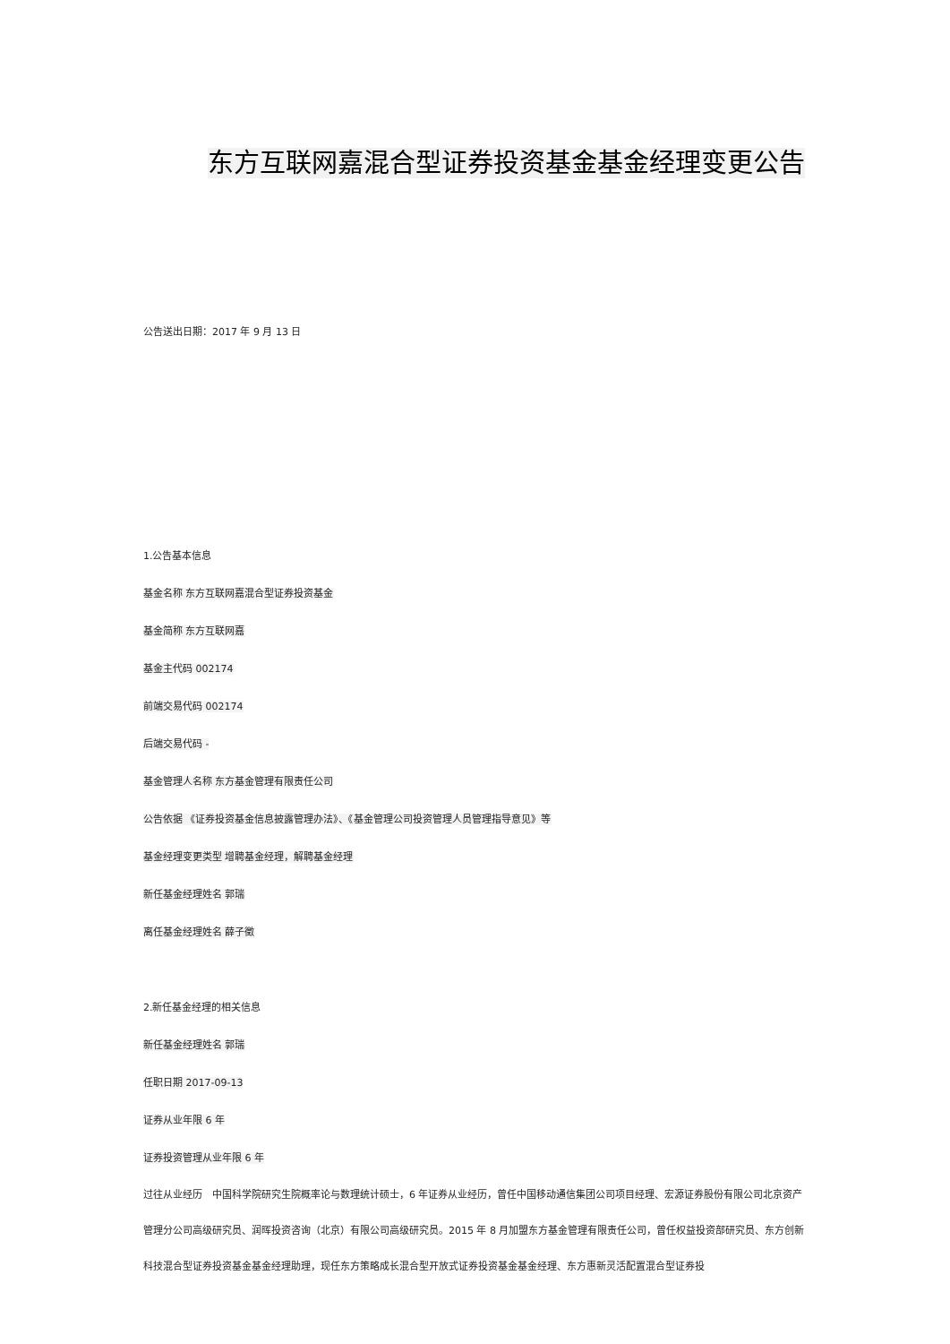东方互联网嘉混合型证券投资基金基金经理变更公告
公告送出日期：2017 年 9 月 13 日
1.公告基本信息
基金名称 东方互联网嘉混合型证券投资基金
基金简称 东方互联网嘉
基金主代码 002174
前端交易代码 002174
后端交易代码 -
基金管理人名称 东方基金管理有限责任公司
公告依据 《证券投资基金信息披露管理办法》、《基金管理公司投资管理人员管理指导意见》等
基金经理变更类型 增聘基金经理，解聘基金经理
新任基金经理姓名 郭瑞
离任基金经理姓名 薛子徵
2.新任基金经理的相关信息
新任基金经理姓名 郭瑞
任职日期 2017-09-13
证券从业年限 6 年
证券投资管理从业年限 6 年
过往从业经历　中国科学院研究生院概率论与数理统计硕士，6 年证券从业经历，曾任中国移动通信集团公司项目经理、宏源证券股份有限公司北京资产管理分公司高级研究员、润晖投资咨询（北京）有限公司高级研究员。2015 年 8 月加盟东方基金管理有限责任公司，曾任权益投资部研究员、东方创新科技混合型证券投资基金基金经理助理，现任东方策略成长混合型开放式证券投资基金基金经理、东方惠新灵活配置混合型证券投